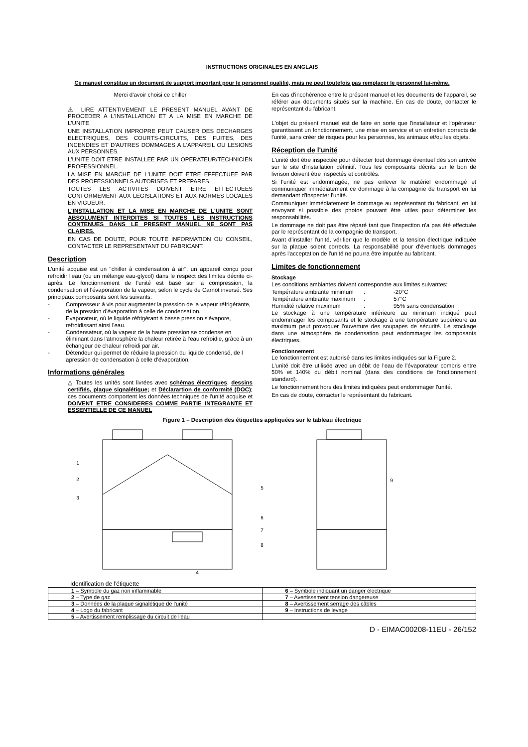INSTRUCTIONS ORIGINALES EN ANGLAIS
Ce manuel constitue un document de support important pour le personnel qualifié, mais ne peut toutefois pas remplacer le personnel lui-même.
Merci d'avoir choisi ce chiller
⚠ LIRE ATTENTIVEMENT LE PRESENT MANUEL AVANT DE PROCEDER A L'INSTALLATION ET A LA MISE EN MARCHE DE L'UNITE.
UNE INSTALLATION IMPROPRE PEUT CAUSER DES DECHARGES ELECTRIQUES, DES COURTS-CIRCUITS, DES FUITES, DES INCENDIES ET D'AUTRES DOMMAGES A L'APPAREIL OU LESIONS AUX PERSONNES.
L'UNITE DOIT ETRE INSTALLEE PAR UN OPERATEUR/TECHNICIEN PROFESSIONNEL.
LA MISE EN MARCHE DE L'UNITE DOIT ETRE EFFECTUEE PAR DES PROFESSIONNELS AUTORISES ET PREPARES.
TOUTES LES ACTIVITES DOIVENT ETRE EFFECTUEES CONFORMEMENT AUX LEGISLATIONS ET AUX NORMES LOCALES EN VIGUEUR.
L'INSTALLATION ET LA MISE EN MARCHE DE L'UNITE SONT ABSOLUMENT INTERDITES SI TOUTES LES INSTRUCTIONS CONTENUES DANS LE PRESENT MANUEL NE SONT PAS CLAIRES.
EN CAS DE DOUTE, POUR TOUTE INFORMATION OU CONSEIL, CONTACTER LE REPRESENTANT DU FABRICANT.
Description
L'unité acquise est un "chiller à condensation à air", un appareil conçu pour refroidir l'eau (ou un mélange eau-glycol) dans le respect des limites décrite ci-après. Le fonctionnement de l'unité est basé sur la compression, la condensation et l'évaporation de la vapeur, selon le cycle de Carnot inversé. Ses principaux composants sont les suivants:
- Compresseur à vis pour augmenter la pression de la vapeur réfrigérante, de la pression d'évaporation à celle de condensation.
- Evaporateur, où le liquide réfrigérant à basse pression s'évapore, refroidissant ainsi l'eau.
- Condensateur, où la vapeur de la haute pression se condense en éliminant dans l'atmosphère la chaleur retirée à l'eau refroidie, grâce à un échangeur de chaleur refroidi par air.
- Détendeur qui permet de réduire la pression du liquide condensé, de l apression de condensation à celle d'évaporation.
Informations générales
△ Toutes les unités sont livrées avec schémas électriques, dessins certifiés, plaque signalétique; et Déclarartion de conformité (DOC); ces documents comportent les données techniques de l'unité acquise et DOIVENT ETRE CONSIDERES COMME PARTIE INTEGRANTE ET ESSENTIELLE DE CE MANUEL
En cas d'incohérence entre le présent manuel et les documents de l'appareil, se référer aux documents situés sur la machine. En cas de doute, contacter le représentant du fabricant.
L'objet du présent manuel est de faire en sorte que l'installateur et l'opérateur garantissent un fonctionnement, une mise en service et un entretien corrects de l'unité, sans créer de risques pour les personnes, les animaux et/ou les objets.
Réception de l'unité
L'unité doit être inspectée pour détecter tout dommage éventuel dès son arrivée sur le site d'installation définitif. Tous les composants décrits sur le bon de livrison doivent être inspectés et contrôlés.
Si l'unité est endommagée, ne pas enlever le matériel endommagé et communiquer immédiatement ce dommage à la compagnie de transport en lui demandant d'inspecter l'unité.
Communiquer immédiatement le dommage au représentant du fabricant, en lui envoyant si possible des photos pouvant être utiles pour déterminer les responsabilités.
Le dommage ne doit pas être réparé tant que l'inspection n'a pas été effectuée par le représentant de la compagnie de transport.
Avant d'installer l'unité, vérifier que le modèle et la tension électrique indiquée sur la plaque soient corrects. La responsabilité pour d'éventuels dommages après l'acceptation de l'unité ne pourra être imputée au fabricant.
Limites de fonctionnement
Stockage
Les conditions ambiantes doivent correspondre aux limites suivantes:
Température ambiante minimum: -20°C
Température ambiante maximum: 57°C
Humidité relative maximum: 95% sans condensation
Le stockage à une température inférieure au minimum indiqué peut endommager les composants et le stockage à une température supérieure au maximum peut provoquer l'ouverture des soupapes de sécurité. Le stockage dans une atmosphère de condensation peut endommager les composants électriques.
Fonctionnement
Le fonctionnement est autorisé dans les limites indiquées sur la Figure 2.
L'unité doit être utilisée avec un débit de l'eau de l'évaporateur compris entre 50% et 140% du débit nominal (dans des conditions de fonctionnement standard).
Le fonctionnement hors des limites indiquées peut endommager l'unité.
En cas de doute, contacter le représentant du fabricant.
Figure 1 – Description des étiquettes appliquées sur le tableau électrique
1
2
3
4
5
6
7
8
9
Identification de l'étiquette
| 1 – Symbole du gaz non inflammable | 6 – Symbole indiquant un danger électrique |
| 2 – Type de gaz | 7 – Avertissement tension dangereuse |
| 3 – Données de la plaque signalétique de l'unité | 8 – Avertissement serrage des câbles |
| 4 – Logo du fabricant | 9 – Instructions de levage |
| 5 – Avertissement remplissage du circuit de l'eau | |
D - EIMAC00208-11EU - 26/152